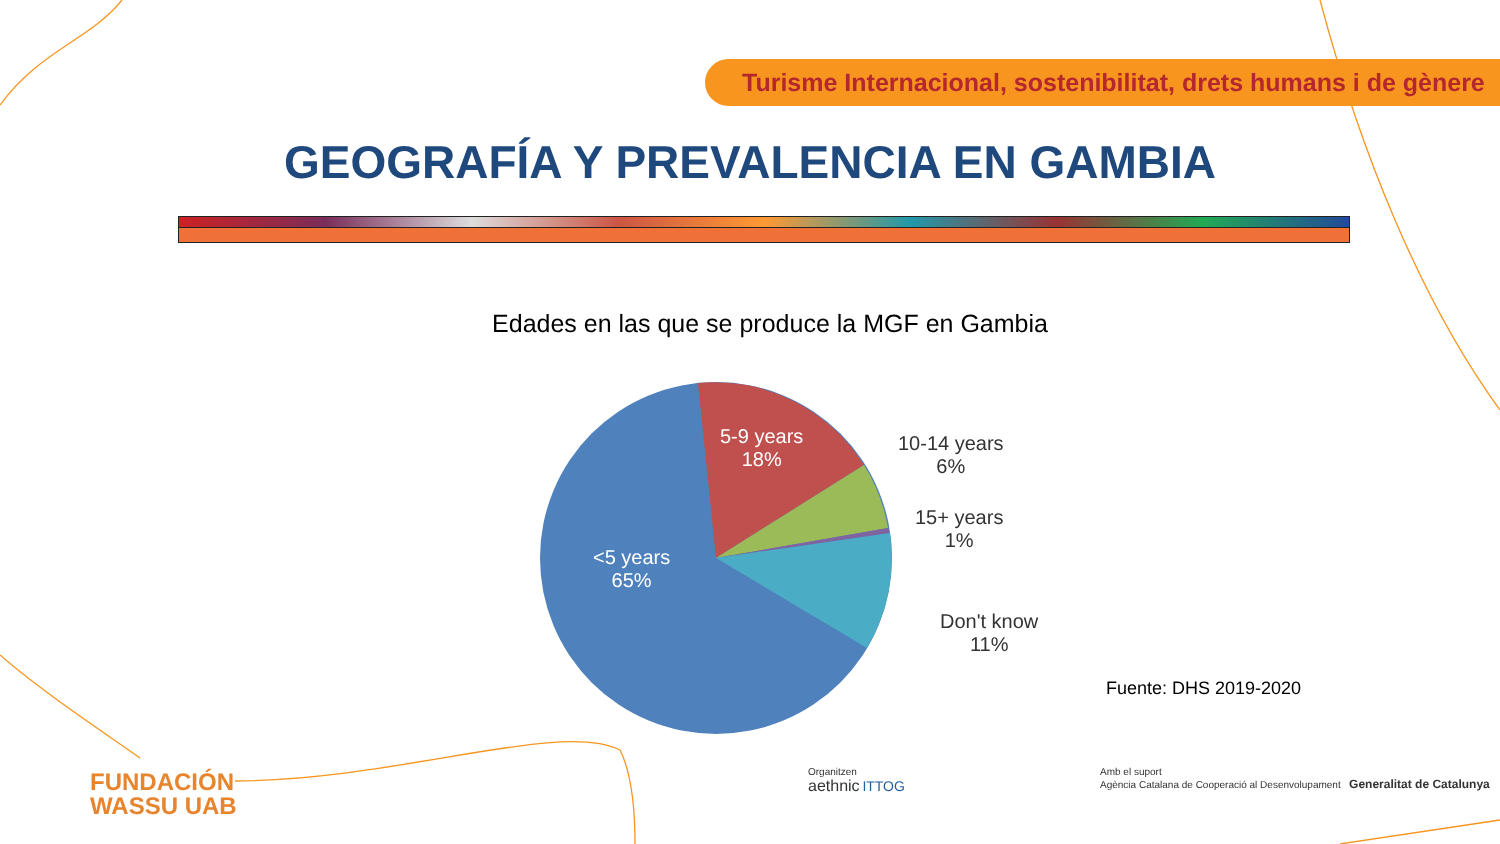Turisme Internacional, sostenibilitat, drets humans i de gènere
GEOGRAFÍA Y PREVALENCIA EN GAMBIA
Edades en las que se produce la MGF en Gambia
5-9 years
18%
10-14 years
6%
15+ years
1%
<5 years
65%
Don't know
11%
Fuente: DHS 2019-2020
FUNDACIÓN
WASSU UAB
Organitzen
aethnic ITTOG
Amb el suport
Agència Catalana de Cooperació al Desenvolupament Generalitat de Catalunya